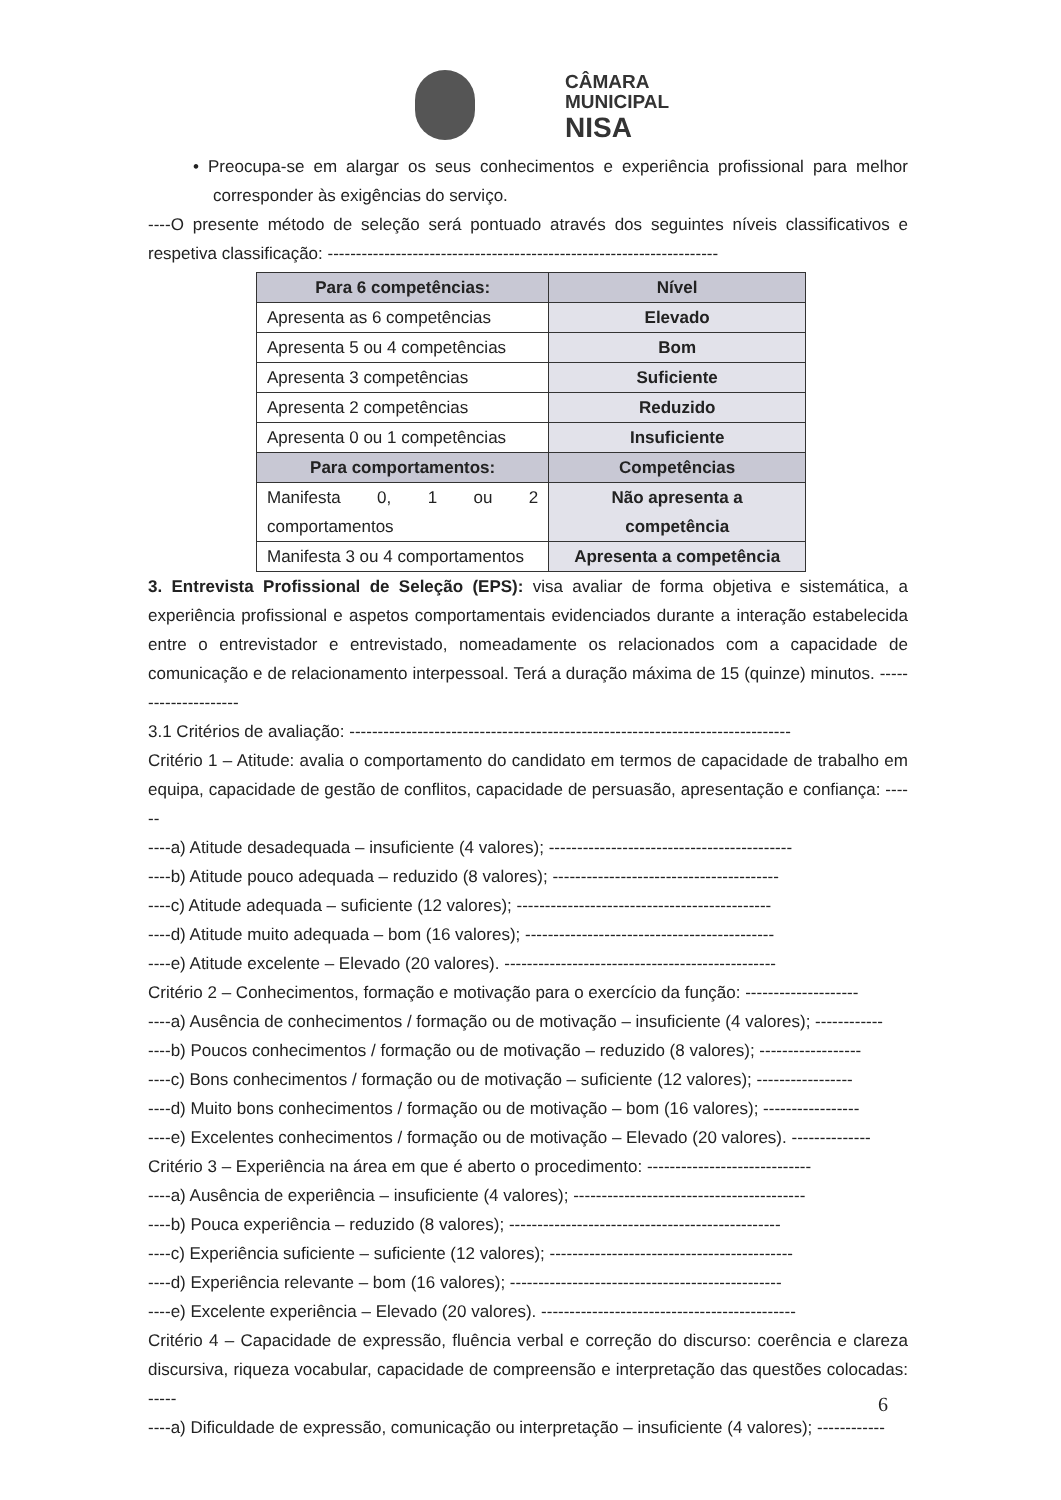CÂMARA
MUNICIPAL
NISA
• Preocupa-se em alargar os seus conhecimentos e experiência profissional para melhor corresponder às exigências do serviço.
----O presente método de seleção será pontuado através dos seguintes níveis classificativos e respetiva classificação: ---------------------------------------------------------------------
| Para 6 competências: | Nível |
| Apresenta as 6 competências | Elevado |
| Apresenta 5 ou 4 competências | Bom |
| Apresenta 3 competências | Suficiente |
| Apresenta 2 competências | Reduzido |
| Apresenta 0 ou 1 competências | Insuficiente |
| Para comportamentos: | Competências |
| Manifesta 0, 1 ou 2 comportamentos | Não apresenta a competência |
| Manifesta 3 ou 4 comportamentos | Apresenta a competência |
3. Entrevista Profissional de Seleção (EPS): visa avaliar de forma objetiva e sistemática, a experiência profissional e aspetos comportamentais evidenciados durante a interação estabelecida entre o entrevistador e entrevistado, nomeadamente os relacionados com a capacidade de comunicação e de relacionamento interpessoal. Terá a duração máxima de 15 (quinze) minutos. ---------------------
3.1 Critérios de avaliação: ------------------------------------------------------------------------------
Critério 1 – Atitude: avalia o comportamento do candidato em termos de capacidade de trabalho em equipa, capacidade de gestão de conflitos, capacidade de persuasão, apresentação e confiança: ------
----a) Atitude desadequada – insuficiente (4 valores); -------------------------------------------
----b) Atitude pouco adequada – reduzido (8 valores); ----------------------------------------
----c) Atitude adequada – suficiente (12 valores); ---------------------------------------------
----d) Atitude muito adequada – bom (16 valores); --------------------------------------------
----e) Atitude excelente – Elevado (20 valores). ------------------------------------------------
Critério 2 – Conhecimentos, formação e motivação para o exercício da função: --------------------
----a) Ausência de conhecimentos / formação ou de motivação – insuficiente (4 valores); ------------
----b) Poucos conhecimentos / formação ou de motivação – reduzido (8 valores); ------------------
----c) Bons conhecimentos / formação ou de motivação – suficiente (12 valores); -----------------
----d) Muito bons conhecimentos / formação ou de motivação – bom (16 valores); -----------------
----e) Excelentes conhecimentos / formação ou de motivação – Elevado (20 valores). --------------
Critério 3 – Experiência na área em que é aberto o procedimento: -----------------------------
----a) Ausência de experiência – insuficiente (4 valores); -----------------------------------------
----b) Pouca experiência – reduzido (8 valores); ------------------------------------------------
----c) Experiência suficiente – suficiente (12 valores); -------------------------------------------
----d) Experiência relevante – bom (16 valores); ------------------------------------------------
----e) Excelente experiência – Elevado (20 valores). ---------------------------------------------
Critério 4 – Capacidade de expressão, fluência verbal e correção do discurso: coerência e clareza discursiva, riqueza vocabular, capacidade de compreensão e interpretação das questões colocadas: -----
----a) Dificuldade de expressão, comunicação ou interpretação – insuficiente (4 valores); ------------
6